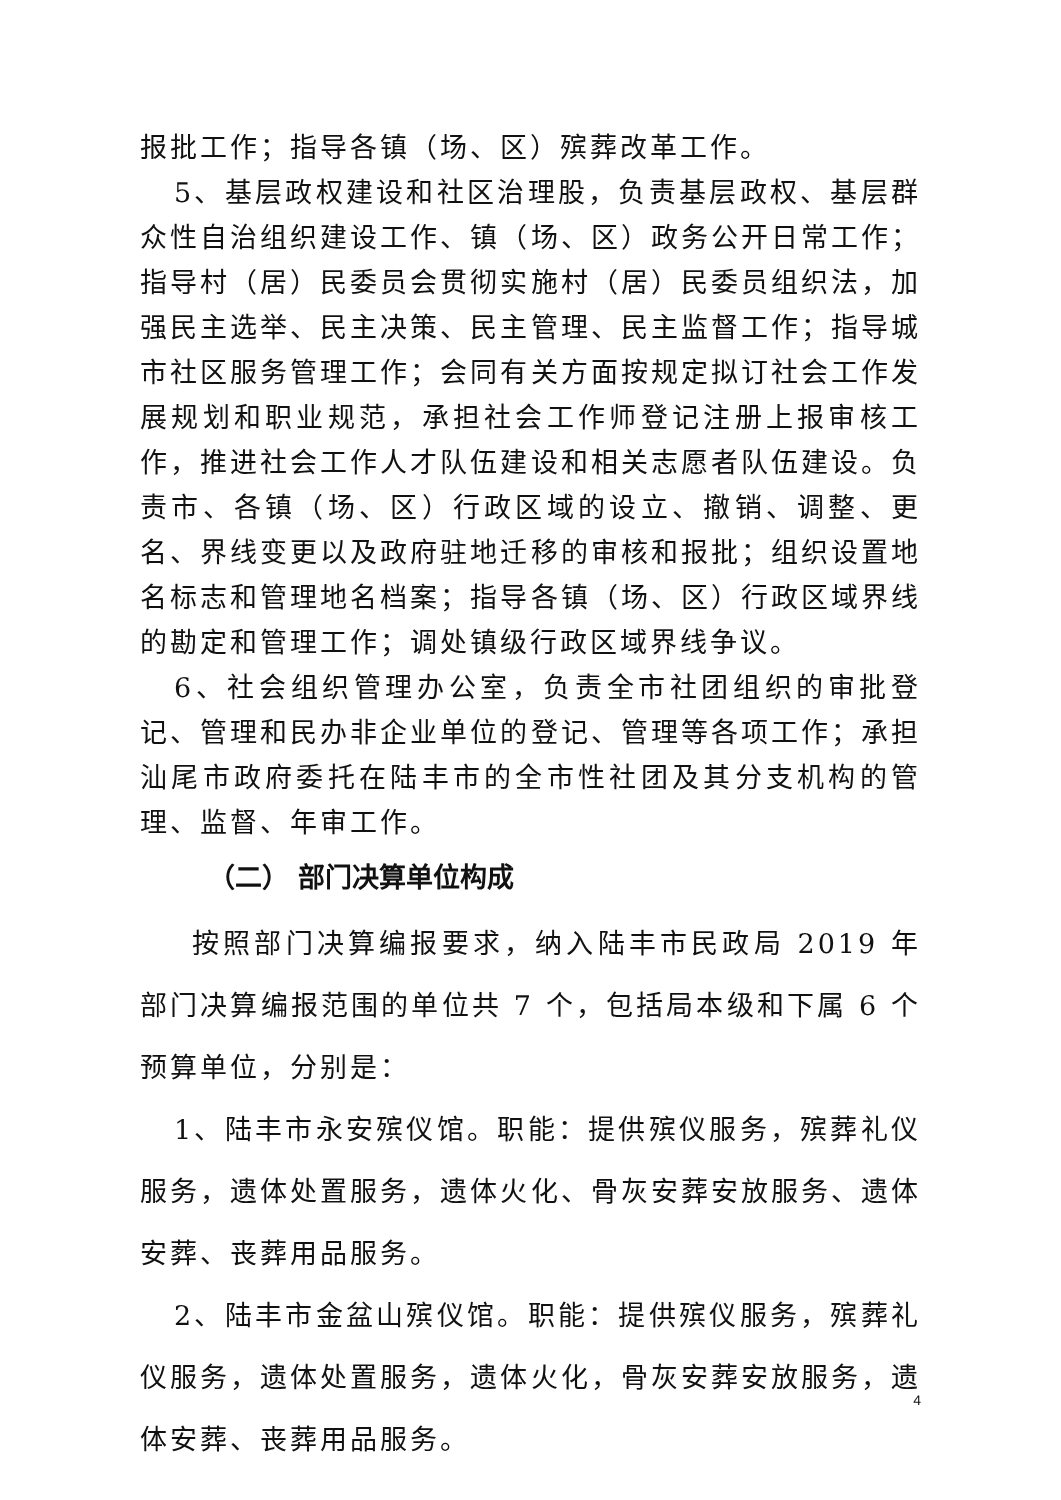报批工作；指导各镇（场、区）殡葬改革工作。
5、基层政权建设和社区治理股，负责基层政权、基层群众性自治组织建设工作、镇（场、区）政务公开日常工作；指导村（居）民委员会贯彻实施村（居）民委员组织法，加强民主选举、民主决策、民主管理、民主监督工作；指导城市社区服务管理工作；会同有关方面按规定拟订社会工作发展规划和职业规范，承担社会工作师登记注册上报审核工作，推进社会工作人才队伍建设和相关志愿者队伍建设。负责市、各镇（场、区）行政区域的设立、撤销、调整、更名、界线变更以及政府驻地迁移的审核和报批；组织设置地名标志和管理地名档案；指导各镇（场、区）行政区域界线的勘定和管理工作；调处镇级行政区域界线争议。
6、社会组织管理办公室，负责全市社团组织的审批登记、管理和民办非企业单位的登记、管理等各项工作；承担汕尾市政府委托在陆丰市的全市性社团及其分支机构的管理、监督、年审工作。
（二） 部门决算单位构成
按照部门决算编报要求，纳入陆丰市民政局 2019 年部门决算编报范围的单位共 7 个，包括局本级和下属 6 个预算单位，分别是：
1、陆丰市永安殡仪馆。职能：提供殡仪服务，殡葬礼仪服务，遗体处置服务，遗体火化、骨灰安葬安放服务、遗体安葬、丧葬用品服务。
2、陆丰市金盆山殡仪馆。职能：提供殡仪服务，殡葬礼仪服务，遗体处置服务，遗体火化，骨灰安葬安放服务，遗体安葬、丧葬用品服务。
4